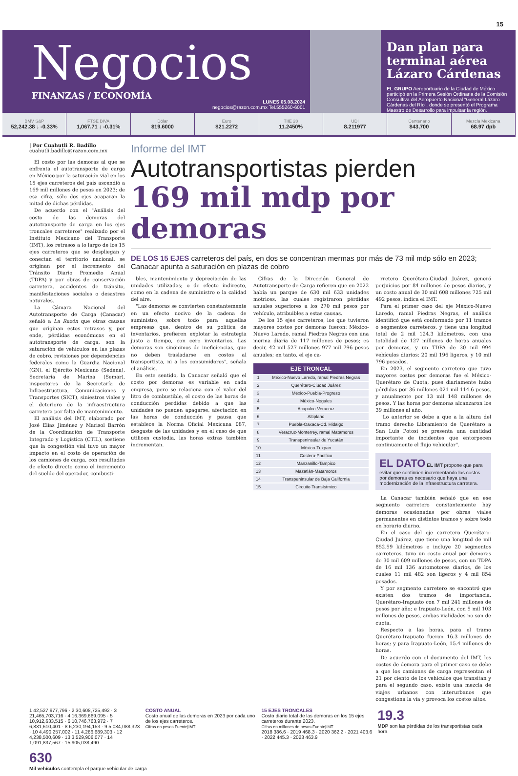15
Negocios
FINANZAS / ECONOMÍA
LUNES 05.08.2024
negocios@razon.com.mx Tel.555260-6001
Dan plan para terminal aérea Lázaro Cárdenas
EL GRUPO Aeroportuario de la Ciudad de México participó en la Primera Sesión Ordinaria de la Comisión Consultiva del Aeropuerto Nacional "General Lázaro Cárdenas del Río", donde se presentó el Programa Maestro de Desarrollo para impulsar la región.
BMV S&P
52,242.38 ↓ -0.33%
FTSE BIVA
1,067.71 ↓ -0.31%
Dólar
$19.6000
Euro
$21.2272
TIIE 28
11.2450%
UDI
8.211977
Centenario
$43,700
Mezcla Mexicana
68.97 dpb
| Por Cuahutli R. Badillo
cuahutli.badillo@razon.com.mx
El costo por las demoras al que se enfrenta el autotransporte de carga en México por la saturación vial en los 15 ejes carreteros del país ascendió a 169 mil millones de pesos en 2023; de esa cifra, sólo dos ejes acaparan la mitad de dichas pérdidas.
De acuerdo con el "Análisis del costo de las demoras del autotransporte de carga en los ejes troncales carreteros" realizado por el Instituto Mexicano del Transporte (IMT), los retrasos a lo largo de los 15 ejes carreteros que se despliegan y conectan el territorio nacional, se originan por el incremento del Tránsito Diario Promedio Anual (TDPA) y por obras de conservación carretera, accidentes de tránsito, manifestaciones sociales o desastres naturales.
La Cámara Nacional del Autotransporte de Carga (Canacar) señaló a La Razón que otras causas que originan estos retrasos y, por ende, pérdidas económicas en el autotransporte de carga, son la saturación de vehículos en las plazas de cobro, revisiones por dependencias federales como la Guardia Nacional (GN), el Ejército Mexicano (Sedena), Secretaría de Marina (Semar), inspectores de la Secretaría de Infraestructura, Comunicaciones y Transportes (SICT), siniestros viales y el deterioro de la infraestructura carretera por falta de mantenimiento.
El análisis del IMT, elaborado por José Elías Jiménez y Marisol Barrón de la Coordinación de Transporte Integrado y Logística (CTIL), sostiene que la congestión vial tuvo un mayor impacto en el costo de operación de los camiones de carga, con resultados de efecto directo como el incremento del sueldo del operador, combusti-
Informe del IMT
Autotransportistas pierden
169 mil mdp por demoras
DE LOS 15 EJES carreteros del país, en dos se concentran mermas por más de 73 mil mdp sólo en 2023; Canacar apunta a saturación en plazas de cobro
bles, mantenimiento y depreciación de las unidades utilizadas; o de efecto indirecto, como en la cadena de suministro o la calidad del aire.
"Las demoras se convierten constantemente en un efecto nocivo de la cadena de suministro, sobre todo para aquellas empresas que, dentro de su política de inventarios, prefieren explotar la estrategia justo a tiempo, con cero inventarios. Las demoras son sinónimos de ineficiencias, que no deben trasladarse en costos al transportista, ni a los consumidores", señala el análisis.
En este sentido, la Canacar señaló que el costo por demoras es variable en cada empresa, pero se relaciona con el valor del litro de combustible, el costo de las horas de conducción perdidas debido a que las unidades no pueden apagarse, afectación en las horas de conducción y pausa que establece la Norma Oficial Mexicana 087, desgaste de las unidades y en el caso de que utilicen custodia, las horas extras también incrementan.
Cifras de la Dirección General de Autotransporte de Carga refieren que en 2022 había un parque de 630 mil 633 unidades motrices, las cuales registraron pérdidas anuales superiores a los 270 mil pesos por vehículo, atribuibles a estas causas.
De los 15 ejes carreteros, los que tuvieron mayores costos por demoras fueron: México-Nuevo Laredo, ramal Piedras Negras con una merma diaria de 117 millones de pesos; es decir, 42 mil 527 millones 977 mil 796 pesos anuales; en tanto, el eje ca-
| EJE TRONCAL | |
| --- | --- |
| 1 | México-Nuevo Laredo, ramal Piedras Negras |
| 2 | Querétaro-Ciudad Juárez |
| 3 | México-Puebla-Progreso |
| 4 | México-Nogales |
| 5 | Acapulco-Veracruz |
| 6 | Altiplano |
| 7 | Puebla-Oaxaca-Cd. Hidalgo |
| 8 | Veracruz-Monterrey, ramal Matamoros |
| 9 | Transpeninsular de Yucatán |
| 10 | México-Tuxpan |
| 11 | Costera-Pacífico |
| 12 | Manzanillo-Tampico |
| 13 | Mazatlán-Matamoros |
| 14 | Transpeninsular de Baja California |
| 15 | Circuito Transístmico |
rretero Querétaro-Ciudad Juárez, generó perjuicios por 84 millones de pesos diarios, y un costo anual de 30 mil 608 millones 725 mil 492 pesos, indica el IMT.
Para el primer caso del eje México-Nuevo Laredo, ramal Piedras Negras, el análisis identificó que está conformado por 11 tramos o segmentos carreteros, y tiene una longitud total de 2 mil 124.3 kilómetros, con una totalidad de 127 millones de horas anuales por demoras, y un TDPA de 30 mil 994 vehículos diarios: 20 mil 196 ligeros, y 10 mil 796 pesados.
En 2023, el segmento carretero que tuvo mayores costos por demoras fue el México-Querétaro de Cuota, pues diariamente hubo pérdidas por 36 millones 021 mil 114.6 pesos, y anualmente por 13 mil 148 millones de pesos. Y las horas por demoras alcanzaron los 39 millones al año.
"Lo anterior se debe a que a la altura del tramo derecho Libramiento de Querétaro a San Luis Potosí se presenta una cantidad importante de incidentes que entorpecen continuamente el flujo vehicular".
EL DATO EL IMT propone que para evitar que continúen incrementando los costos por demoras es necesario que haya una modernización de la infraestructura carretera.
La Canacar también señaló que en ese segmento carretero constantemente hay demoras ocasionadas por obras viales permanentes en distintos tramos y sobre todo en horario diurno.
En el caso del eje carretero Querétaro-Ciudad Juárez, que tiene una longitud de mil 852.59 kilómetros e incluye 20 segmentos carreteros, tuvo un costo anual por demoras de 30 mil 609 millones de pesos, con un TDPA de 16 mil 136 automotores diarios, de los cuales 11 mil 482 son ligeros y 4 mil 854 pesados.
Y por segmento carretero se encontró que existen dos tramos de importancia, Querétaro-Irapuato con 7 mil 241 millones de pesos por año; e Irapuato-León, con 5 mil 103 millones de pesos, ambas vialidades no son de cuota.
Respecto a las horas, para el tramo Querétaro-Irapuato fueron 16.3 millones de horas; y para Irapuato-León, 15.4 millones de horas.
De acuerdo con el documento del IMT, los costos de demora para el primer caso se debe a que los camiones de carga representan el 21 por ciento de los vehículos que transitan y para el segundo caso, existe una mezcla de viajes urbanos con interurbanos que congestiona la vía y provoca los costos altos.
1 42,527,977,796 · 2 30,608,725,492 · 3 21,465,703,716 · 4 16,369,669,095 · 5 10,912,633,515 · 6 10,746,763,972 · 7 6,831,610,401 · 8 6,230,194,153 · 9 5,084,088,323 · 10 4,490,257,002 · 11 4,286,689,303 · 12 4,238,500,609 · 13 3,529,906,077 · 14 1,091,837,567 · 15 905,038,490
COSTO ANUAL
Costo anual de las demoras en 2023 por cada uno de los ejes carreteros.
Cifras en pesos Fuente|IMT
15 EJES TRONCALES
Costo diario total de las demoras en los 15 ejes carreteros durante 2023.
Cifras en millones de pesos Fuente|IMT
2018 386.6 · 2019 468.3 · 2020 362.2 · 2021 403.6 · 2022 445.3 · 2023 463.9
19.3
MDP son las pérdidas de los transportistas cada hora
630
Mil vehículos contempla el parque vehicular de carga